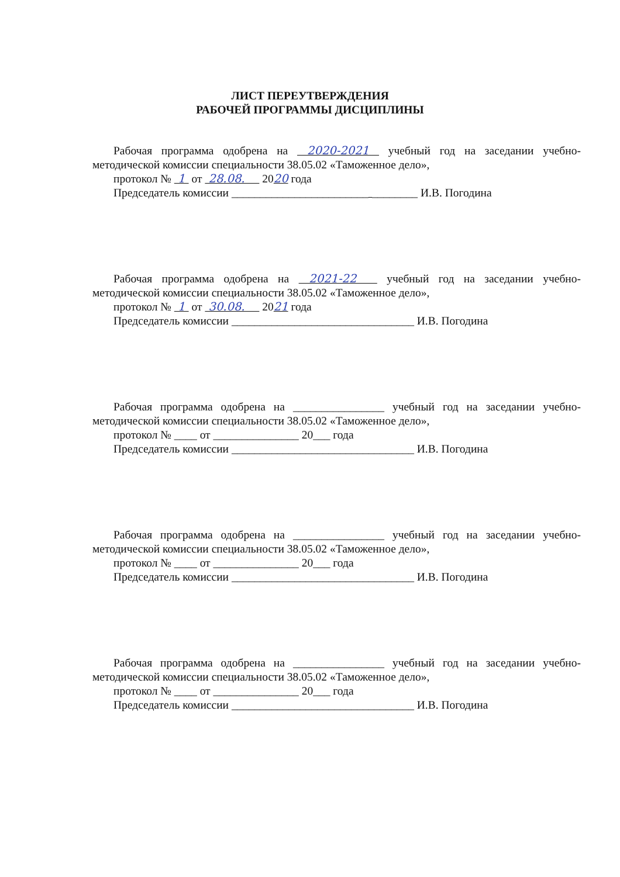ЛИСТ ПЕРЕУТВЕРЖДЕНИЯ
РАБОЧЕЙ ПРОГРАММЫ ДИСЦИПЛИНЫ
Рабочая программа одобрена на 2020-2021 учебный год на заседании учебно-
методической комиссии специальности 38.05.02 «Таможенное дело»,
протокол № 1 от 28.08. 2020 года
Председатель комиссии ________________________ ________ И.В. Погодина
Рабочая программа одобрена на 2021-22 учебный год на заседании учебно-
методической комиссии специальности 38.05.02 «Таможенное дело»,
протокол № 1 от 30.08. 2021 года
Председатель комиссии ________________________________ И.В. Погодина
Рабочая программа одобрена на ________________ учебный год на заседании учебно-
методической комиссии специальности 38.05.02 «Таможенное дело»,
протокол № ____ от _______________ 20___ года
Председатель комиссии ________________________________ И.В. Погодина
Рабочая программа одобрена на ________________ учебный год на заседании учебно-
методической комиссии специальности 38.05.02 «Таможенное дело»,
протокол № ____ от _______________ 20___ года
Председатель комиссии ________________________________ И.В. Погодина
Рабочая программа одобрена на ________________ учебный год на заседании учебно-
методической комиссии специальности 38.05.02 «Таможенное дело»,
протокол № ____ от _______________ 20___ года
Председатель комиссии ________________________________ И.В. Погодина